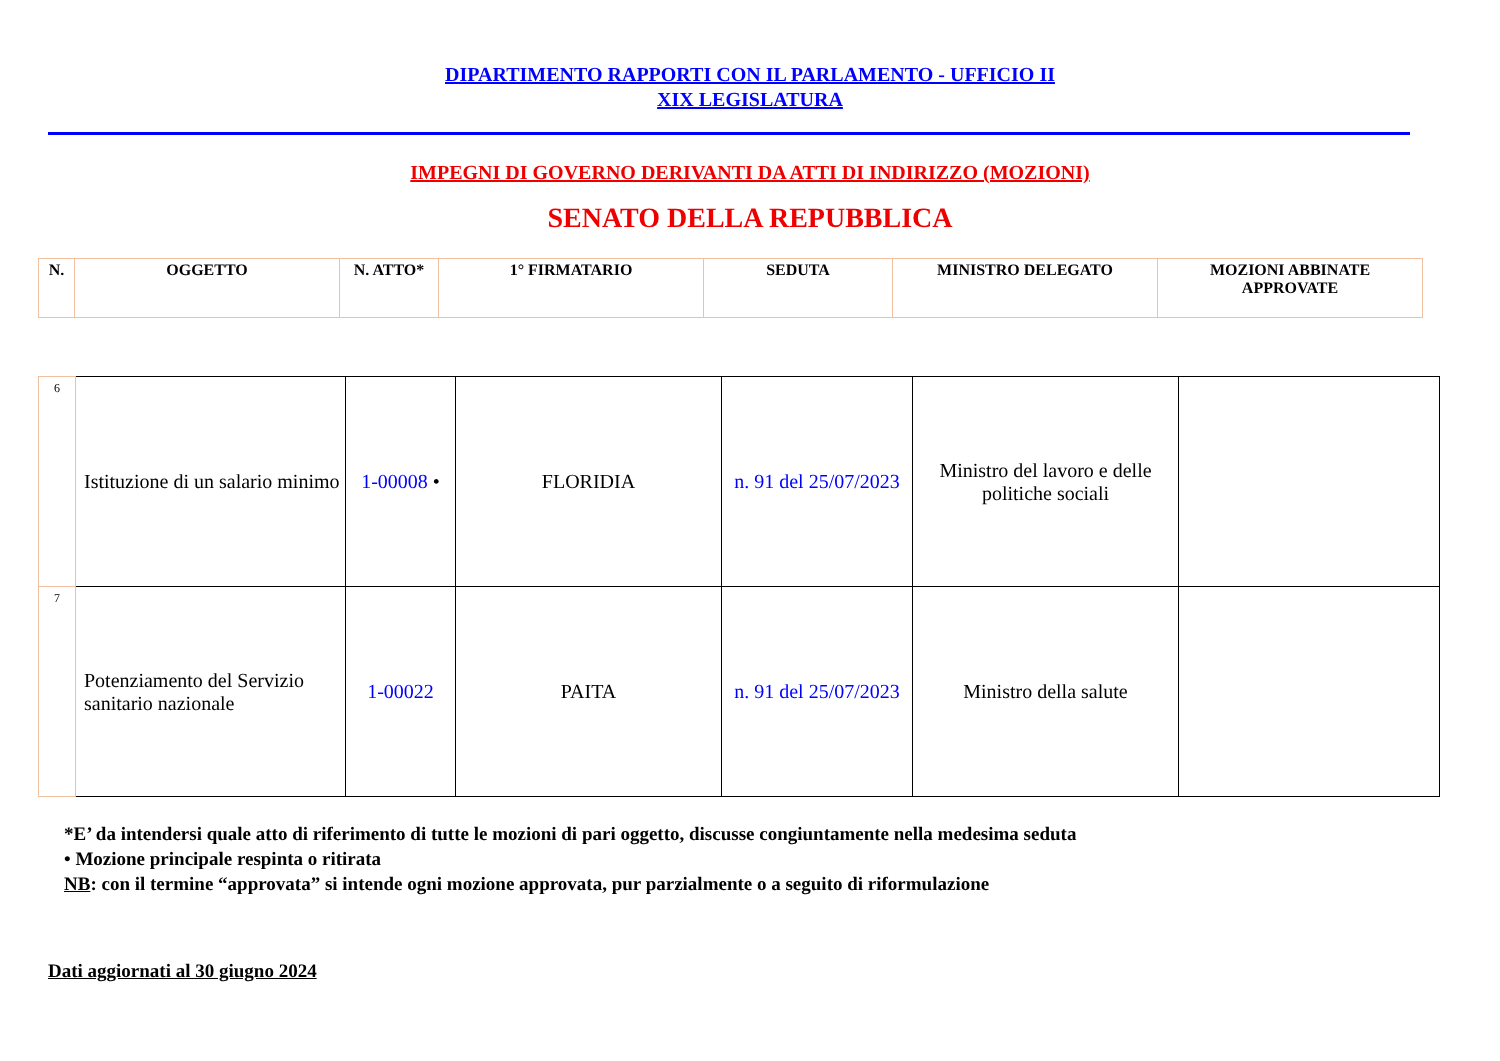DIPARTIMENTO RAPPORTI CON IL PARLAMENTO - UFFICIO II
XIX LEGISLATURA
IMPEGNI DI GOVERNO DERIVANTI DA ATTI DI INDIRIZZO (MOZIONI)
SENATO DELLA REPUBBLICA
| N. | OGGETTO | N. ATTO* | 1° FIRMATARIO | SEDUTA | MINISTRO DELEGATO | MOZIONI ABBINATE APPROVATE |
| 6 | Istituzione di un salario minimo | 1-00008 • | FLORIDIA | n. 91 del 25/07/2023 | Ministro del lavoro e delle politiche sociali | |
| 7 | Potenziamento del Servizio sanitario nazionale | 1-00022 | PAITA | n. 91 del 25/07/2023 | Ministro della salute | |
*E’ da intendersi quale atto di riferimento di tutte le mozioni di pari oggetto, discusse congiuntamente nella medesima seduta
• Mozione principale respinta o ritirata
NB: con il termine “approvata” si intende ogni mozione approvata, pur parzialmente o a seguito di riformulazione
Dati aggiornati al 30 giugno 2024